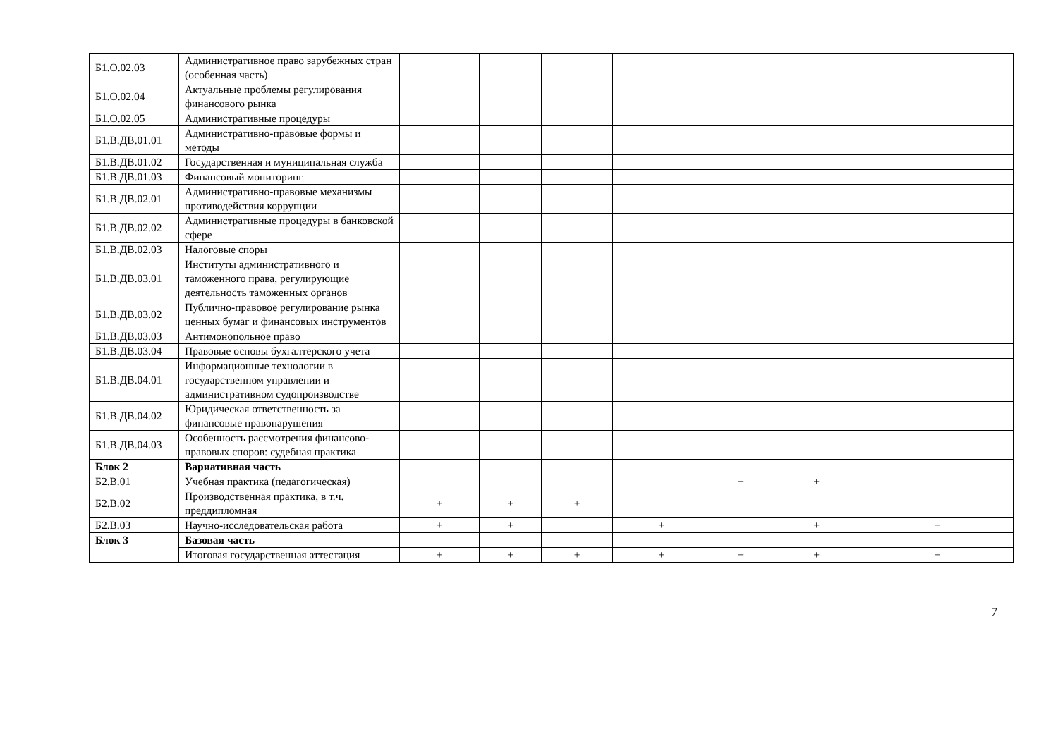| Б1.О.02.03 | Административное право зарубежных стран (особенная часть) | | | | | | | |
| Б1.О.02.04 | Актуальные проблемы регулирования финансового рынка | | | | | | | |
| Б1.О.02.05 | Административные процедуры | | | | | | | |
| Б1.В.ДВ.01.01 | Административно-правовые формы и методы | | | | | | | |
| Б1.В.ДВ.01.02 | Государственная и муниципальная служба | | | | | | | |
| Б1.В.ДВ.01.03 | Финансовый мониторинг | | | | | | | |
| Б1.В.ДВ.02.01 | Административно-правовые механизмы противодействия коррупции | | | | | | | |
| Б1.В.ДВ.02.02 | Административные процедуры в банковской сфере | | | | | | | |
| Б1.В.ДВ.02.03 | Налоговые споры | | | | | | | |
| Б1.В.ДВ.03.01 | Институты административного и таможенного права, регулирующие деятельность таможенных органов | | | | | | | |
| Б1.В.ДВ.03.02 | Публично-правовое регулирование рынка ценных бумаг и финансовых инструментов | | | | | | | |
| Б1.В.ДВ.03.03 | Антимонопольное право | | | | | | | |
| Б1.В.ДВ.03.04 | Правовые основы бухгалтерского учета | | | | | | | |
| Б1.В.ДВ.04.01 | Информационные технологии в государственном управлении и административном судопроизводстве | | | | | | | |
| Б1.В.ДВ.04.02 | Юридическая ответственность за финансовые правонарушения | | | | | | | |
| Б1.В.ДВ.04.03 | Особенность рассмотрения финансово-правовых споров: судебная практика | | | | | | | |
| Блок 2 | Вариативная часть | | | | | | | |
| Б2.В.01 | Учебная практика (педагогическая) | | | | | + | + | |
| Б2.В.02 | Производственная практика, в т.ч. преддипломная | + | + | + | | | | |
| Б2.В.03 | Научно-исследовательская работа | + | + | | + | | + | + |
| Блок 3 | Базовая часть | | | | | | | |
| | Итоговая государственная аттестация | + | + | + | + | + | + | + |
7